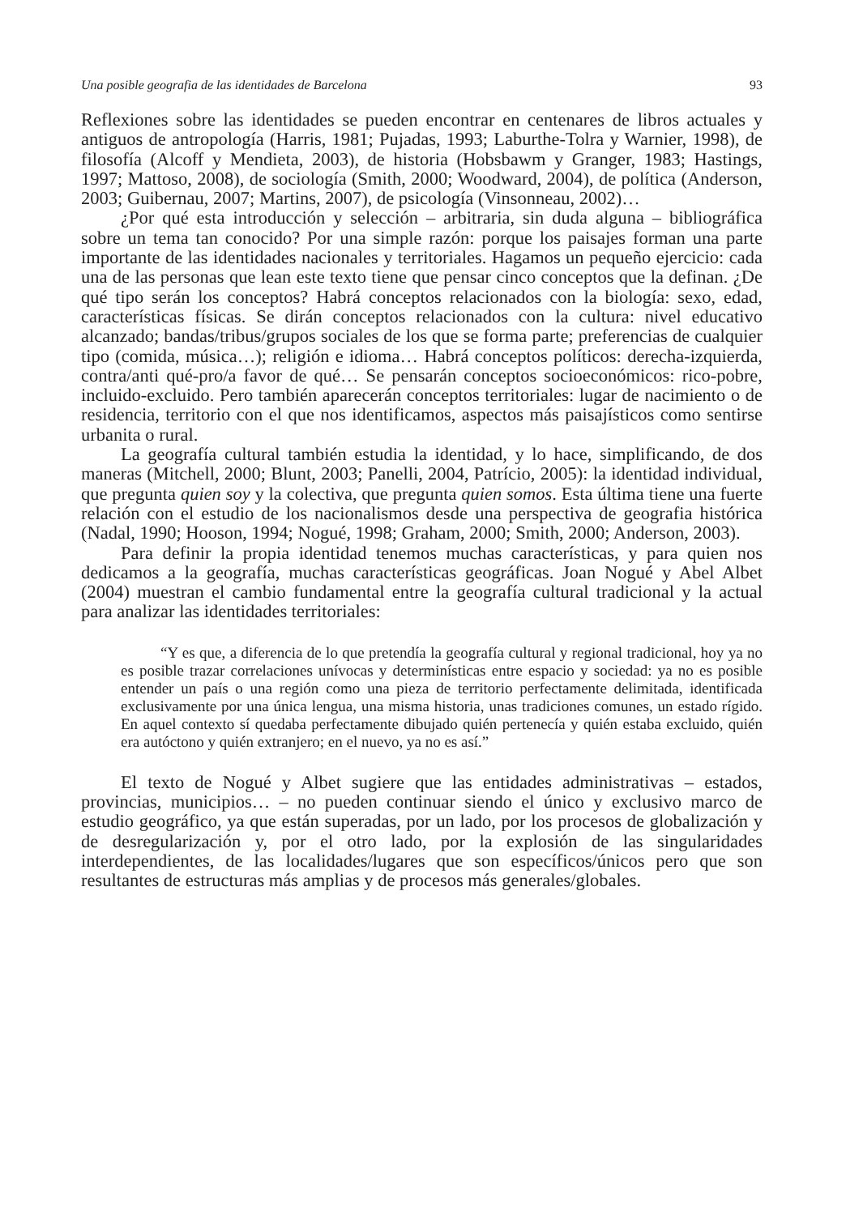Una posible geografia de las identidades de Barcelona 93
Reflexiones sobre las identidades se pueden encontrar en centenares de libros actuales y antiguos de antropología (Harris, 1981; Pujadas, 1993; Laburthe-Tolra y Warnier, 1998), de filosofía (Alcoff y Mendieta, 2003), de historia (Hobsbawm y Granger, 1983; Hastings, 1997; Mattoso, 2008), de sociología (Smith, 2000; Woodward, 2004), de política (Anderson, 2003; Guibernau, 2007; Martins, 2007), de psicología (Vinsonneau, 2002)…
¿Por qué esta introducción y selección – arbitraria, sin duda alguna – bibliográfica sobre un tema tan conocido? Por una simple razón: porque los paisajes forman una parte importante de las identidades nacionales y territoriales. Hagamos un pequeño ejercicio: cada una de las personas que lean este texto tiene que pensar cinco conceptos que la definan. ¿De qué tipo serán los conceptos? Habrá conceptos relacionados con la biología: sexo, edad, características físicas. Se dirán conceptos relacionados con la cultura: nivel educativo alcanzado; bandas/tribus/grupos sociales de los que se forma parte; preferencias de cualquier tipo (comida, música…); religión e idioma… Habrá conceptos políticos: derecha-izquierda, contra/anti qué-pro/a favor de qué… Se pensarán conceptos socioeconómicos: rico-pobre, incluido-excluido. Pero también aparecerán conceptos territoriales: lugar de nacimiento o de residencia, territorio con el que nos identificamos, aspectos más paisajísticos como sentirse urbanita o rural.
La geografía cultural también estudia la identidad, y lo hace, simplificando, de dos maneras (Mitchell, 2000; Blunt, 2003; Panelli, 2004, Patrício, 2005): la identidad individual, que pregunta quien soy y la colectiva, que pregunta quien somos. Esta última tiene una fuerte relación con el estudio de los nacionalismos desde una perspectiva de geografia histórica (Nadal, 1990; Hooson, 1994; Nogué, 1998; Graham, 2000; Smith, 2000; Anderson, 2003).
Para definir la propia identidad tenemos muchas características, y para quien nos dedicamos a la geografía, muchas características geográficas. Joan Nogué y Abel Albet (2004) muestran el cambio fundamental entre la geografía cultural tradicional y la actual para analizar las identidades territoriales:
“Y es que, a diferencia de lo que pretendía la geografía cultural y regional tradicional, hoy ya no es posible trazar correlaciones unívocas y determinísticas entre espacio y sociedad: ya no es posible entender un país o una región como una pieza de territorio perfectamente delimitada, identificada exclusivamente por una única lengua, una misma historia, unas tradiciones comunes, un estado rígido. En aquel contexto sí quedaba perfectamente dibujado quién pertenecía y quién estaba excluido, quién era autóctono y quién extranjero; en el nuevo, ya no es así.”
El texto de Nogué y Albet sugiere que las entidades administrativas – estados, provincias, municipios… – no pueden continuar siendo el único y exclusivo marco de estudio geográfico, ya que están superadas, por un lado, por los procesos de globalización y de desregularización y, por el otro lado, por la explosión de las singularidades interdependientes, de las localidades/lugares que son específicos/únicos pero que son resultantes de estructuras más amplias y de procesos más generales/globales.